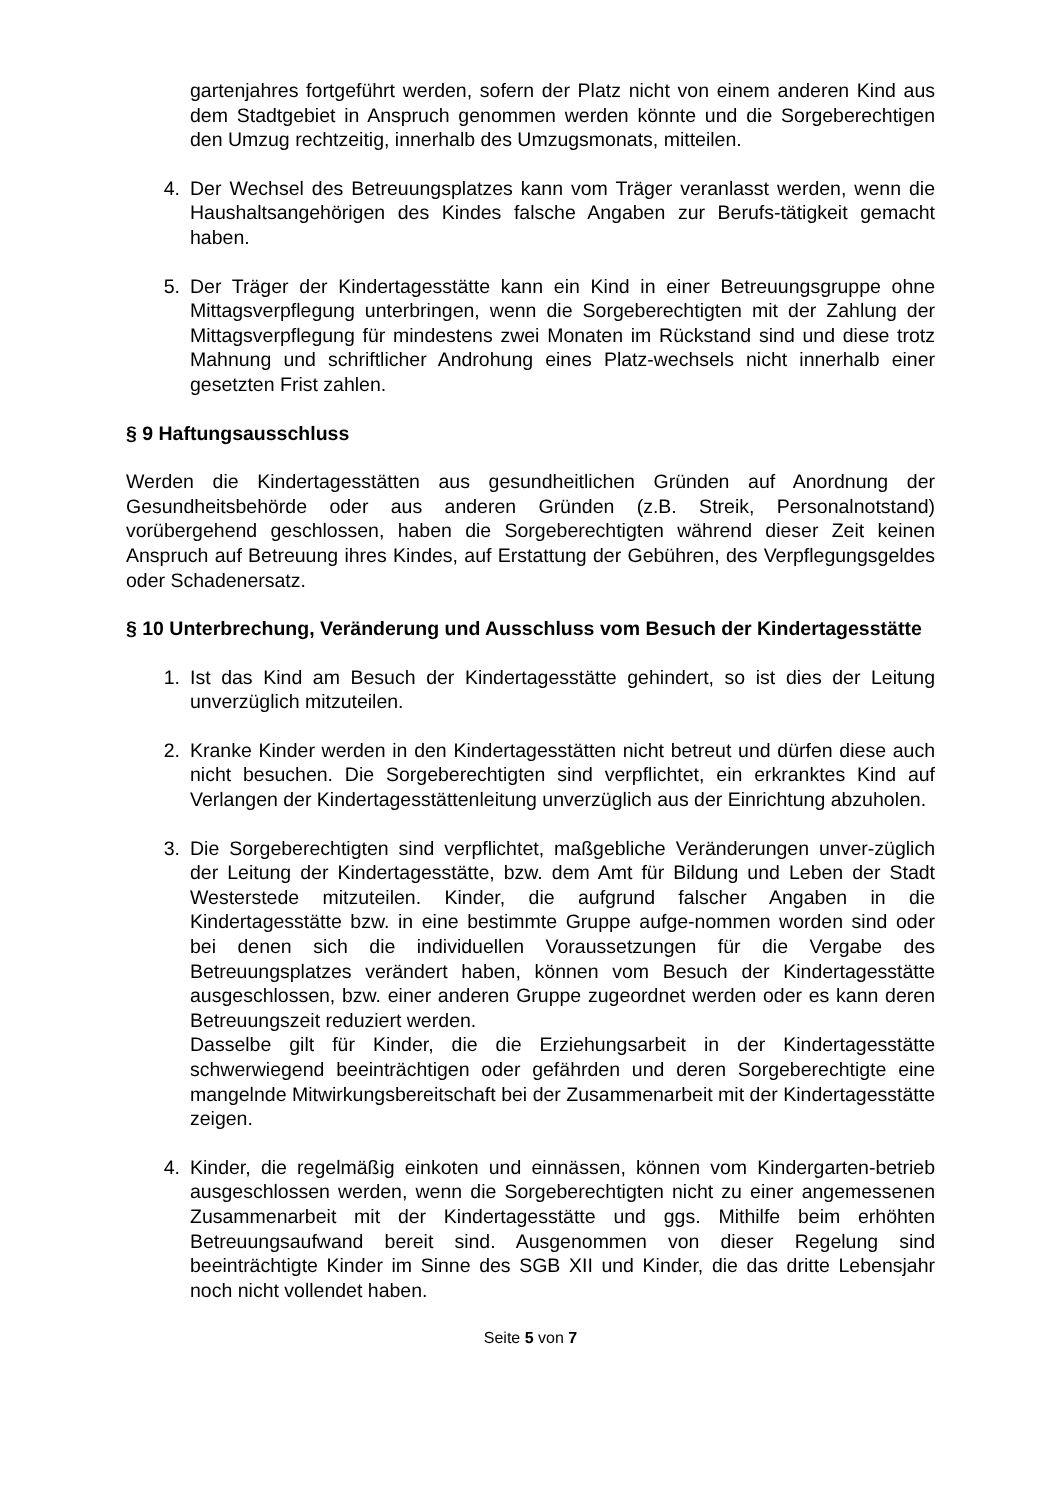gartenjahres fortgeführt werden, sofern der Platz nicht von einem anderen Kind aus dem Stadtgebiet in Anspruch genommen werden könnte und die Sorgeberechtigen den Umzug rechtzeitig, innerhalb des Umzugsmonats, mitteilen.
4. Der Wechsel des Betreuungsplatzes kann vom Träger veranlasst werden, wenn die Haushaltsangehörigen des Kindes falsche Angaben zur Berufs-tätigkeit gemacht haben.
5. Der Träger der Kindertagesstätte kann ein Kind in einer Betreuungsgruppe ohne Mittagsverpflegung unterbringen, wenn die Sorgeberechtigten mit der Zahlung der Mittagsverpflegung für mindestens zwei Monaten im Rückstand sind und diese trotz Mahnung und schriftlicher Androhung eines Platz-wechsels nicht innerhalb einer gesetzten Frist zahlen.
§ 9 Haftungsausschluss
Werden die Kindertagesstätten aus gesundheitlichen Gründen auf Anordnung der Gesundheitsbehörde oder aus anderen Gründen (z.B. Streik, Personalnotstand) vorübergehend geschlossen, haben die Sorgeberechtigten während dieser Zeit keinen Anspruch auf Betreuung ihres Kindes, auf Erstattung der Gebühren, des Verpflegungsgeldes oder Schadenersatz.
§ 10 Unterbrechung, Veränderung und Ausschluss vom Besuch der Kindertagesstätte
1. Ist das Kind am Besuch der Kindertagesstätte gehindert, so ist dies der Leitung unverzüglich mitzuteilen.
2. Kranke Kinder werden in den Kindertagesstätten nicht betreut und dürfen diese auch nicht besuchen. Die Sorgeberechtigten sind verpflichtet, ein erkranktes Kind auf Verlangen der Kindertagesstättenleitung unverzüglich aus der Einrichtung abzuholen.
3. Die Sorgeberechtigten sind verpflichtet, maßgebliche Veränderungen unver-züglich der Leitung der Kindertagesstätte, bzw. dem Amt für Bildung und Leben der Stadt Westerstede mitzuteilen. Kinder, die aufgrund falscher Angaben in die Kindertagesstätte bzw. in eine bestimmte Gruppe aufge-nommen worden sind oder bei denen sich die individuellen Voraussetzungen für die Vergabe des Betreuungsplatzes verändert haben, können vom Besuch der Kindertagesstätte ausgeschlossen, bzw. einer anderen Gruppe zugeordnet werden oder es kann deren Betreuungszeit reduziert werden.
Dasselbe gilt für Kinder, die die Erziehungsarbeit in der Kindertagesstätte schwerwiegend beeinträchtigen oder gefährden und deren Sorgeberechtigte eine mangelnde Mitwirkungsbereitschaft bei der Zusammenarbeit mit der Kindertagesstätte zeigen.
4. Kinder, die regelmäßig einkoten und einnässen, können vom Kindergarten-betrieb ausgeschlossen werden, wenn die Sorgeberechtigten nicht zu einer angemessenen Zusammenarbeit mit der Kindertagesstätte und ggs. Mithilfe beim erhöhten Betreuungsaufwand bereit sind. Ausgenommen von dieser Regelung sind beeinträchtigte Kinder im Sinne des SGB XII und Kinder, die das dritte Lebensjahr noch nicht vollendet haben.
Seite 5 von 7